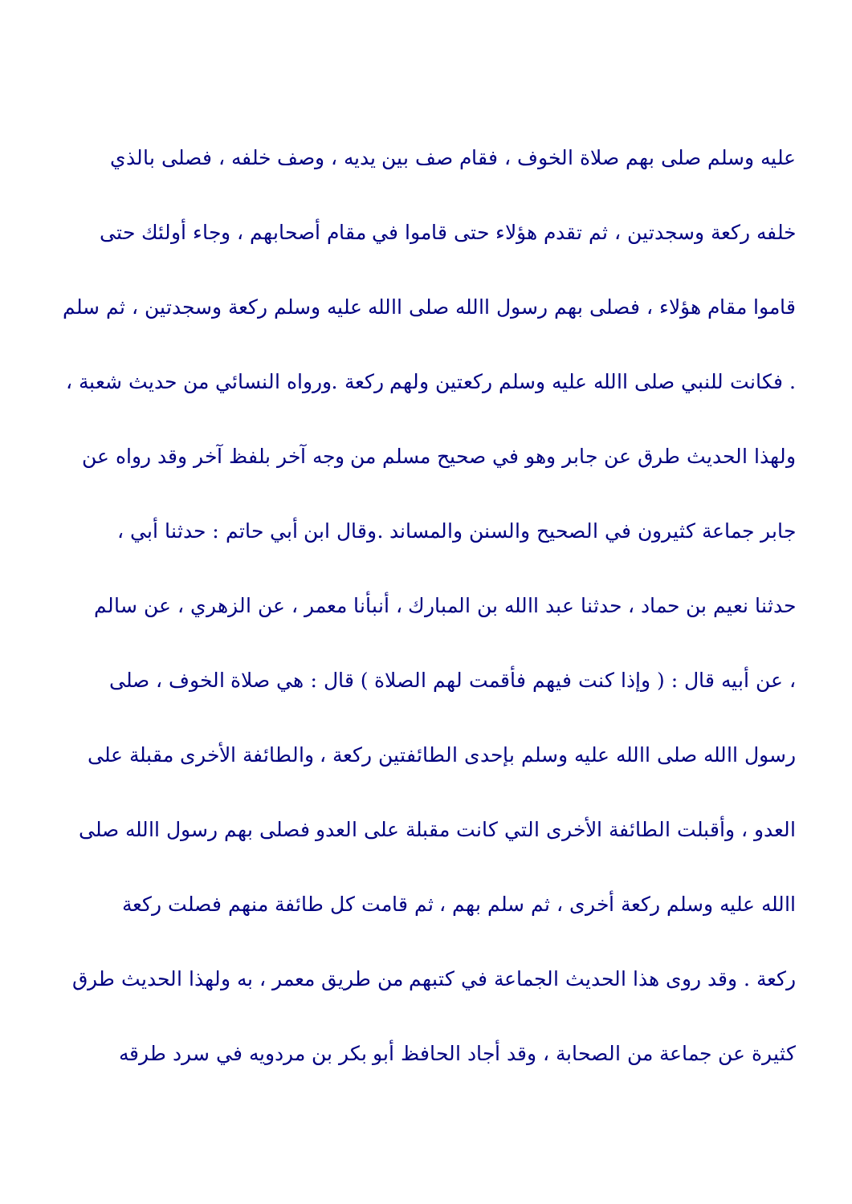عليه وسلم صلى بهم صلاة الخوف ، فقام صف بين يديه ، وصف خلفه ، فصلى بالذي
خلفه ركعة وسجدتين ، ثم تقدم هؤلاء حتى قاموا في مقام أصحابهم ، وجاء أولئك حتى
قاموا مقام هؤلاء ، فصلى بهم رسول االله صلى االله عليه وسلم ركعة وسجدتين ، ثم سلم
. فكانت للنبي صلى االله عليه وسلم ركعتين ولهم ركعة .ورواه النسائي من حديث شعبة ،
ولهذا الحديث طرق عن جابر وهو في صحيح مسلم من وجه آخر بلفظ آخر وقد رواه عن
جابر جماعة كثيرون في الصحيح والسنن والمساند .وقال ابن أبي حاتم : حدثنا أبي ،
حدثنا نعيم بن حماد ، حدثنا عبد االله بن المبارك ، أنبأنا معمر ، عن الزهري ، عن سالم
، عن أبيه قال : ( وإذا كنت فيهم فأقمت لهم الصلاة ) قال : هي صلاة الخوف ، صلى
رسول االله صلى االله عليه وسلم بإحدى الطائفتين ركعة ، والطائفة الأخرى مقبلة على
العدو ، وأقبلت الطائفة الأخرى التي كانت مقبلة على العدو فصلى بهم رسول االله صلى
االله عليه وسلم ركعة أخرى ، ثم سلم بهم ، ثم قامت كل طائفة منهم فصلت ركعة
ركعة . وقد روى هذا الحديث الجماعة في كتبهم من طريق معمر ، به ولهذا الحديث طرق
كثيرة عن جماعة من الصحابة ، وقد أجاد الحافظ أبو بكر بن مردويه في سرد طرقه